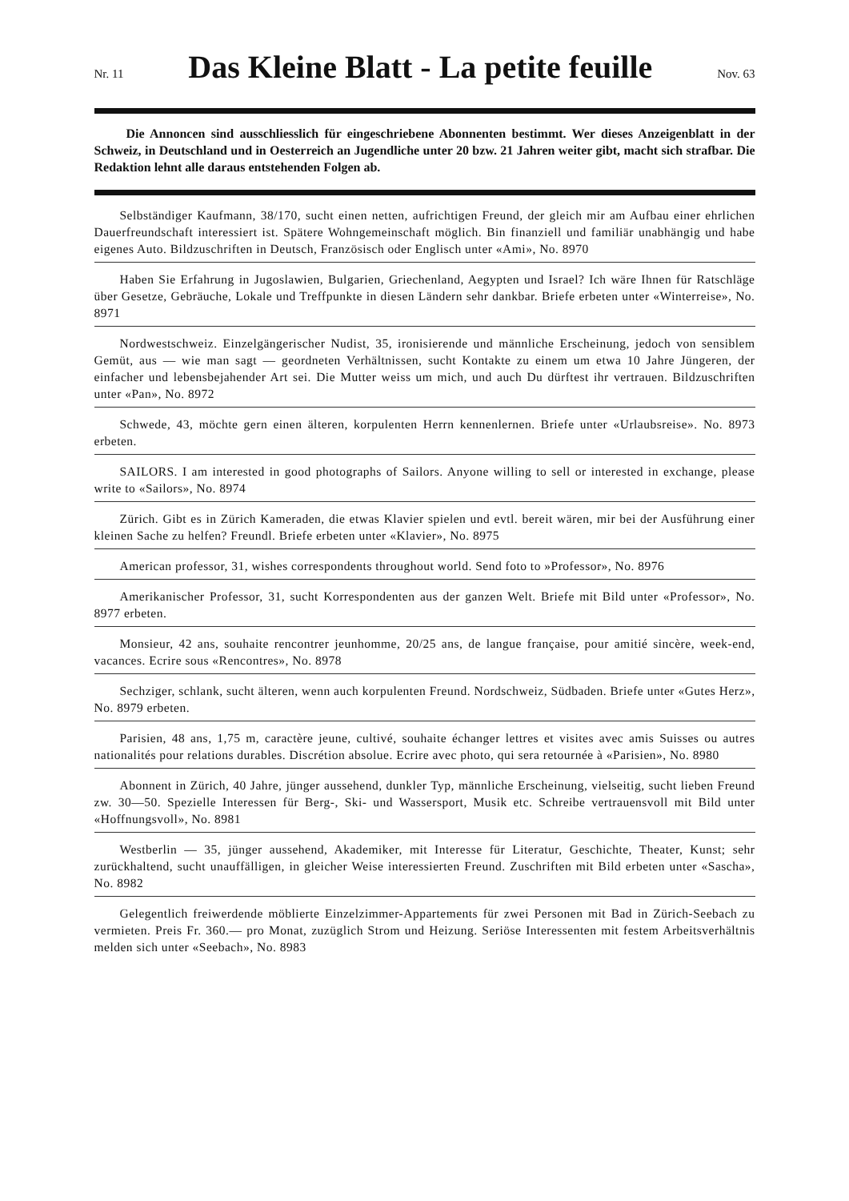Nr. 11
Das Kleine Blatt - La petite feuille
Nov. 63
Die Annoncen sind ausschliesslich für eingeschriebene Abonnenten bestimmt. Wer dieses Anzeigenblatt in der Schweiz, in Deutschland und in Oesterreich an Jugendliche unter 20 bzw. 21 Jahren weiter gibt, macht sich strafbar. Die Redaktion lehnt alle daraus entstehenden Folgen ab.
Selbständiger Kaufmann, 38/170, sucht einen netten, aufrichtigen Freund, der gleich mir am Aufbau einer ehrlichen Dauerfreundschaft interessiert ist. Spätere Wohngemeinschaft möglich. Bin finanziell und familiär unabhängig und habe eigenes Auto. Bildzuschriften in Deutsch, Französisch oder Englisch unter «Ami», No. 8970
Haben Sie Erfahrung in Jugoslawien, Bulgarien, Griechenland, Aegypten und Israel? Ich wäre Ihnen für Ratschläge über Gesetze, Gebräuche, Lokale und Treffpunkte in diesen Ländern sehr dankbar. Briefe erbeten unter «Winterreise», No. 8971
Nordwestschweiz. Einzelgängerischer Nudist, 35, ironisierende und männliche Erscheinung, jedoch von sensiblem Gemüt, aus — wie man sagt — geordneten Verhältnissen, sucht Kontakte zu einem um etwa 10 Jahre Jüngeren, der einfacher und lebensbejahender Art sei. Die Mutter weiss um mich, und auch Du dürftest ihr vertrauen. Bildzuschriften unter «Pan», No. 8972
Schwede, 43, möchte gern einen älteren, korpulenten Herrn kennenlernen. Briefe unter «Urlaubsreise». No. 8973 erbeten.
SAILORS. I am interested in good photographs of Sailors. Anyone willing to sell or interested in exchange, please write to «Sailors», No. 8974
Zürich. Gibt es in Zürich Kameraden, die etwas Klavier spielen und evtl. bereit wären, mir bei der Ausführung einer kleinen Sache zu helfen? Freundl. Briefe erbeten unter «Klavier», No. 8975
American professor, 31, wishes correspondents throughout world. Send foto to »Professor», No. 8976
Amerikanischer Professor, 31, sucht Korrespondenten aus der ganzen Welt. Briefe mit Bild unter «Professor», No. 8977 erbeten.
Monsieur, 42 ans, souhaite rencontrer jeunhomme, 20/25 ans, de langue française, pour amitié sincère, week-end, vacances. Ecrire sous «Rencontres», No. 8978
Sechziger, schlank, sucht älteren, wenn auch korpulenten Freund. Nordschweiz, Südbaden. Briefe unter «Gutes Herz», No. 8979 erbeten.
Parisien, 48 ans, 1,75 m, caractère jeune, cultivé, souhaite échanger lettres et visites avec amis Suisses ou autres nationalités pour relations durables. Discrétion absolue. Ecrire avec photo, qui sera retournée à «Parisien», No. 8980
Abonnent in Zürich, 40 Jahre, jünger aussehend, dunkler Typ, männliche Erscheinung, vielseitig, sucht lieben Freund zw. 30—50. Spezielle Interessen für Berg-, Ski- und Wassersport, Musik etc. Schreibe vertrauensvoll mit Bild unter «Hoffnungsvoll», No. 8981
Westberlin — 35, jünger aussehend, Akademiker, mit Interesse für Literatur, Geschichte, Theater, Kunst; sehr zurückhaltend, sucht unauffälligen, in gleicher Weise interessierten Freund. Zuschriften mit Bild erbeten unter «Sascha», No. 8982
Gelegentlich freiwerdende möblierte Einzelzimmer-Appartements für zwei Personen mit Bad in Zürich-Seebach zu vermieten. Preis Fr. 360.— pro Monat, zuzüglich Strom und Heizung. Seriöse Interessenten mit festem Arbeitsverhältnis melden sich unter «Seebach», No. 8983